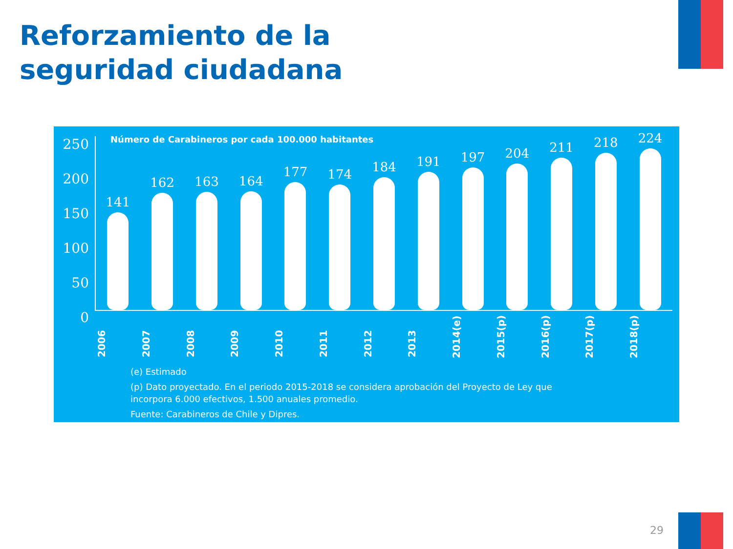Reforzamiento de la
seguridad ciudadana
Número de Carabineros por cada 100.000 habitantes
250
200
150
100
50
0
141
162
163
164
177
174
184
191
197
204
211
218
224
2006
2007
2008
2009
2010
2011
2012
2013
2014(e)
2015(p)
2016(p)
2017(p)
2018(p)
(e) Estimado
(p) Dato proyectado. En el periodo 2015-2018 se considera aprobación del Proyecto de Ley que
incorpora 6.000 efectivos, 1.500 anuales promedio.
Fuente: Carabineros de Chile y Dipres.
29